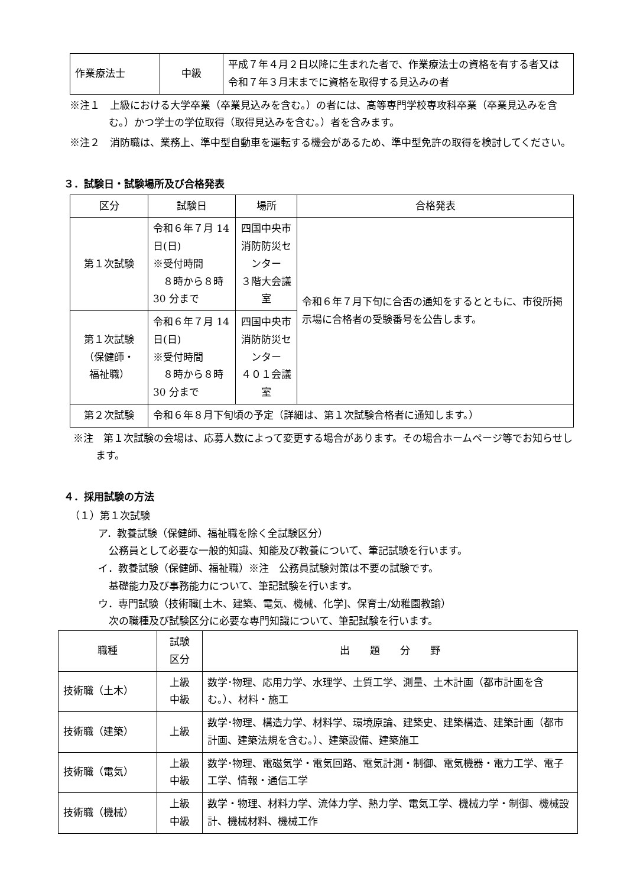| 作業療法士 | 中級 | 平成７年４月２日以降に生まれた者で、作業療法士の資格を有する者又は令和７年３月末までに資格を取得する見込みの者 |
※注１　上級における大学卒業（卒業見込みを含む。）の者には、高等専門学校専攻科卒業（卒業見込みを含む。）かつ学士の学位取得（取得見込みを含む。）者を含みます。
※注２　消防職は、業務上、準中型自動車を運転する機会があるため、準中型免許の取得を検討してください。
３．試験日・試験場所及び合格発表
| 区分 | 試験日 | 場所 | 合格発表 |
| --- | --- | --- | --- |
| 第１次試験 | 令和６年７月 14 日(日) ※受付時間 ８時から８時 30 分まで | 四国中央市 消防防災センター ３階大会議室 | 令和６年７月下旬に合否の通知をするとともに、市役所掲示場に合格者の受験番号を公告します。 |
| 第１次試験 （保健師・ 福祉職） | 令和６年７月 14 日(日) ※受付時間 ８時から８時 30 分まで | 四国中央市 消防防災センター ４０１会議室 | |
| 第２次試験 | 令和６年８月下旬頃の予定（詳細は、第１次試験合格者に通知します。） | | |
※注　第１次試験の会場は、応募人数によって変更する場合があります。その場合ホームページ等でお知らせします。
４．採用試験の方法
（１）第１次試験
ア．教養試験（保健師、福祉職を除く全試験区分）
公務員として必要な一般的知識、知能及び教養について、筆記試験を行います。
イ．教養試験（保健師、福祉職）※注　公務員試験対策は不要の試験です。
基礎能力及び事務能力について、筆記試験を行います。
ウ．専門試験（技術職[土木、建築、電気、機械、化学]、保育士/幼稚園教諭）
次の職種及び試験区分に必要な専門知識について、筆記試験を行います。
| 職種 | 試験 区分 | 出 題 分 野 |
| --- | --- | --- |
| 技術職（土木） | 上級 中級 | 数学･物理、応用力学、水理学、土質工学、測量、土木計画（都市計画を含む。）、材料・施工 |
| 技術職（建築） | 上級 | 数学･物理、構造力学、材料学、環境原論、建築史、建築構造、建築計画（都市計画、建築法規を含む。）、建築設備、建築施工 |
| 技術職（電気） | 上級 中級 | 数学･物理、電磁気学・電気回路、電気計測・制御、電気機器・電力工学、電子工学、情報・通信工学 |
| 技術職（機械） | 上級 中級 | 数学・物理、材料力学、流体力学、熱力学、電気工学、機械力学・制御、機械設計、機械材料、機械工作 |